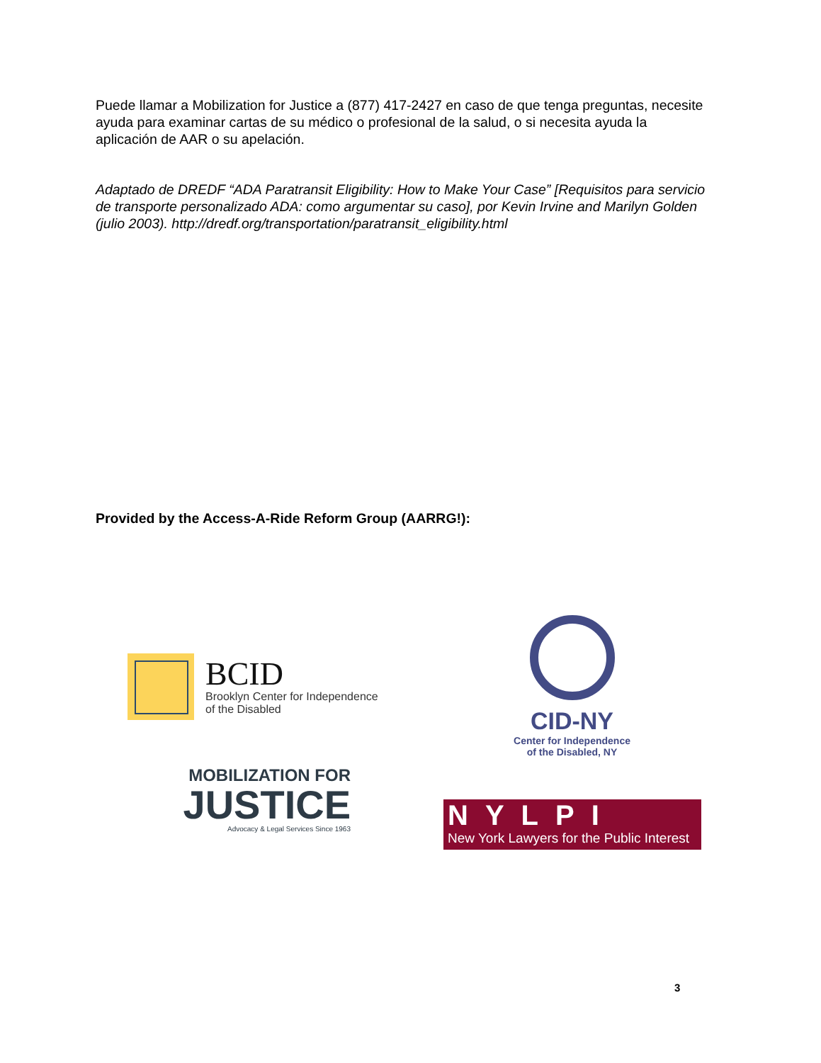Puede llamar a Mobilization for Justice a (877) 417-2427 en caso de que tenga preguntas, necesite ayuda para examinar cartas de su médico o profesional de la salud, o si necesita ayuda la aplicación de AAR o su apelación.
Adaptado de DREDF “ADA Paratransit Eligibility: How to Make Your Case” [Requisitos para servicio de transporte personalizado ADA: como argumentar su caso], por Kevin Irvine and Marilyn Golden (julio 2003). http://dredf.org/transportation/paratransit_eligibility.html
Provided by the Access-A-Ride Reform Group (AARRG!):
BCID
Brooklyn Center for Independence
of the Disabled
CID-NY
Center for Independence
of the Disabled, NY
MOBILIZATION FOR
JUSTICE
Advocacy & Legal Services Since 1963
NYLPI
New York Lawyers for the Public Interest
3